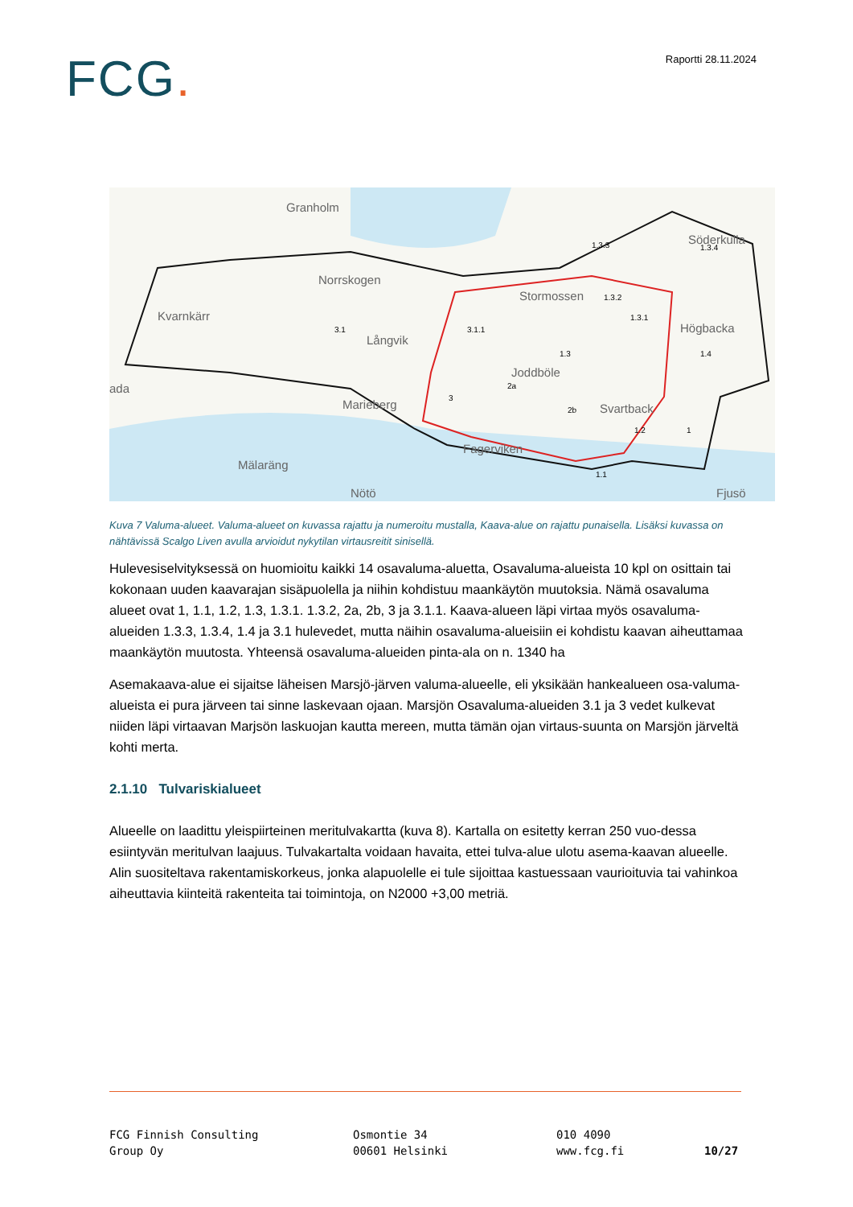FCG.
Raportti 28.11.2024
Kvarnkärr
Norrskogen
Långvik
Stormossen
Joddböle
Svartback
Högbacka
Söderkulla
Marieberg
Mälaräng
Nötö
Fagerviken
Fjusö
Granholm
ada
3.1
3.1.1
1.3
1.3.3
1.3.4
1.3.2
1.3.1
1.4
2a
2b
3
1.2
1
1.1
Kuva 7 Valuma-alueet. Valuma-alueet on kuvassa rajattu ja numeroitu mustalla, Kaava-alue on rajattu punaisella. Lisäksi kuvassa on nähtävissä Scalgo Liven avulla arvioidut nykytilan virtausreitit sinisellä.
Hulevesiselvityksessä on huomioitu kaikki 14 osavaluma-aluetta, Osavaluma-alueista 10 kpl on osittain tai kokonaan uuden kaavarajan sisäpuolella ja niihin kohdistuu maankäytön muutoksia. Nämä osavaluma alueet ovat 1, 1.1, 1.2, 1.3, 1.3.1. 1.3.2, 2a, 2b, 3 ja 3.1.1. Kaava-alueen läpi virtaa myös osavaluma-alueiden 1.3.3, 1.3.4, 1.4 ja 3.1 hulevedet, mutta näihin osavaluma-alueisiin ei kohdistu kaavan aiheuttamaa maankäytön muutosta. Yhteensä osavaluma-alueiden pinta-ala on n. 1340 ha
Asemakaava-alue ei sijaitse läheisen Marsjö-järven valuma-alueelle, eli yksikään hankealueen osa-valuma-alueista ei pura järveen tai sinne laskevaan ojaan. Marsjön Osavaluma-alueiden 3.1 ja 3 vedet kulkevat niiden läpi virtaavan Marjsön laskuojan kautta mereen, mutta tämän ojan virtaus-suunta on Marsjön järveltä kohti merta.
2.1.10 Tulvariskialueet
Alueelle on laadittu yleispiirteinen meritulvakartta (kuva 8). Kartalla on esitetty kerran 250 vuo-dessa esiintyvän meritulvan laajuus. Tulvakartalta voidaan havaita, ettei tulva-alue ulotu asema-kaavan alueelle. Alin suositeltava rakentamiskorkeus, jonka alapuolelle ei tule sijoittaa kastuessaan vaurioituvia tai vahinkoa aiheuttavia kiinteitä rakenteita tai toimintoja, on N2000 +3,00 metriä.
FCG Finnish Consulting
Group Oy
Osmontie 34
00601 Helsinki
010 4090
www.fcg.fi
10/27